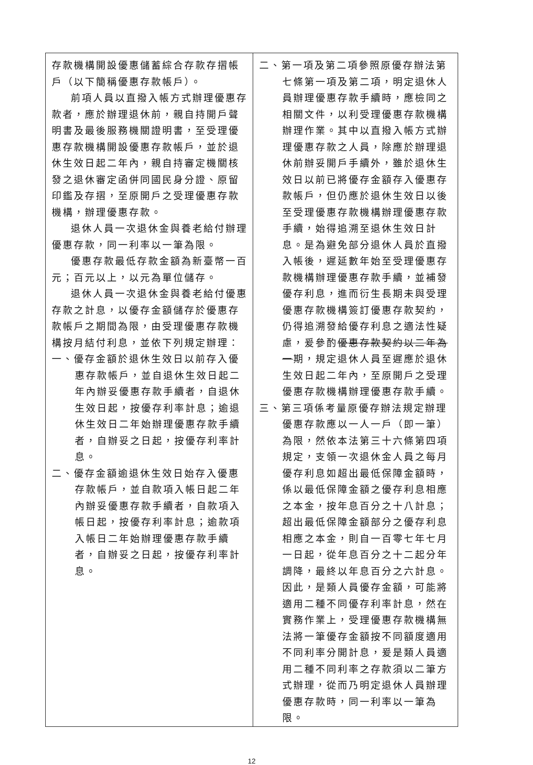| 存款機構開設優惠儲蓄綜合存款存摺帳戶（以下簡稱優惠存款帳戶）。 前項人員以直撥入帳方式辦理優惠存款者，應於辦理退休前，親自持開戶聲明書及最後服務機關證明書，至受理優惠存款機構開設優惠存款帳戶，並於退休生效日起二年內，親自持審定機關核發之退休審定函併同國民身分證、原留印鑑及存摺，至原開戶之受理優惠存款機構，辦理優惠存款。 退休人員一次退休金與養老給付辦理優惠存款，同一利率以一筆為限。 優惠存款最低存款金額為新臺幣一百元；百元以上，以元為單位儲存。 退休人員一次退休金與養老給付優惠存款之計息，以優存金額儲存於優惠存款帳戶之期間為限，由受理優惠存款機構按月結付利息，並依下列規定辦理： 一、優存金額於退休生效日以前存入優惠存款帳戶，並自退休生效日起二年內辦妥優惠存款手續者，自退休生效日起，按優存利率計息；逾退休生效日二年始辦理優惠存款手續者，自辦妥之日起，按優存利率計息。 二、優存金額逾退休生效日始存入優惠存款帳戶，並自款項入帳日起二年內辦妥優惠存款手續者，自款項入帳日起，按優存利率計息；逾款項入帳日二年始辦理優惠存款手續者，自辦妥之日起，按優存利率計息。 | 二、第一項及第二項參照原優存辦法第七條第一項及第二項，明定退休人員辦理優惠存款手續時，應檢同之相關文件，以利受理優惠存款機構辦理作業。其中以直撥入帳方式辦理優惠存款之人員，除應於辦理退休前辦妥開戶手續外，雖於退休生效日以前已將優存金額存入優惠存款帳戶，但仍應於退休生效日以後至受理優惠存款機構辦理優惠存款手續，始得追溯至退休生效日計息。是為避免部分退休人員於直撥入帳後，遲延數年始至受理優惠存款機構辦理優惠存款手續，並補發優存利息，進而衍生長期未與受理優惠存款機構簽訂優惠存款契約，仍得追溯發給優存利息之適法性疑慮，爰參酌 優惠存款契約以二年為一 期，規定退休人員至遲應於退休生效日起二年內，至原開戶之受理優惠存款機構辦理優惠存款手續。 三、第三項係考量原優存辦法規定辦理優惠存款應以一人一戶（即一筆）為限，然依本法第三十六條第四項規定，支領一次退休金人員之每月優存利息如超出最低保障金額時，係以最低保障金額之優存利息相應之本金，按年息百分之十八計息；超出最低保障金額部分之優存利息相應之本金，則自一百零七年七月一日起，從年息百分之十二起分年調降，最終以年息百分之六計息。因此，是類人員優存金額，可能將適用二種不同優存利率計息，然在實務作業上，受理優惠存款機構無法將一筆優存金額按不同額度適用不同利率分開計息，爰是類人員適用二種不同利率之存款須以二筆方式辦理，從而乃明定退休人員辦理優惠存款時，同一利率以一筆為限。 |
12